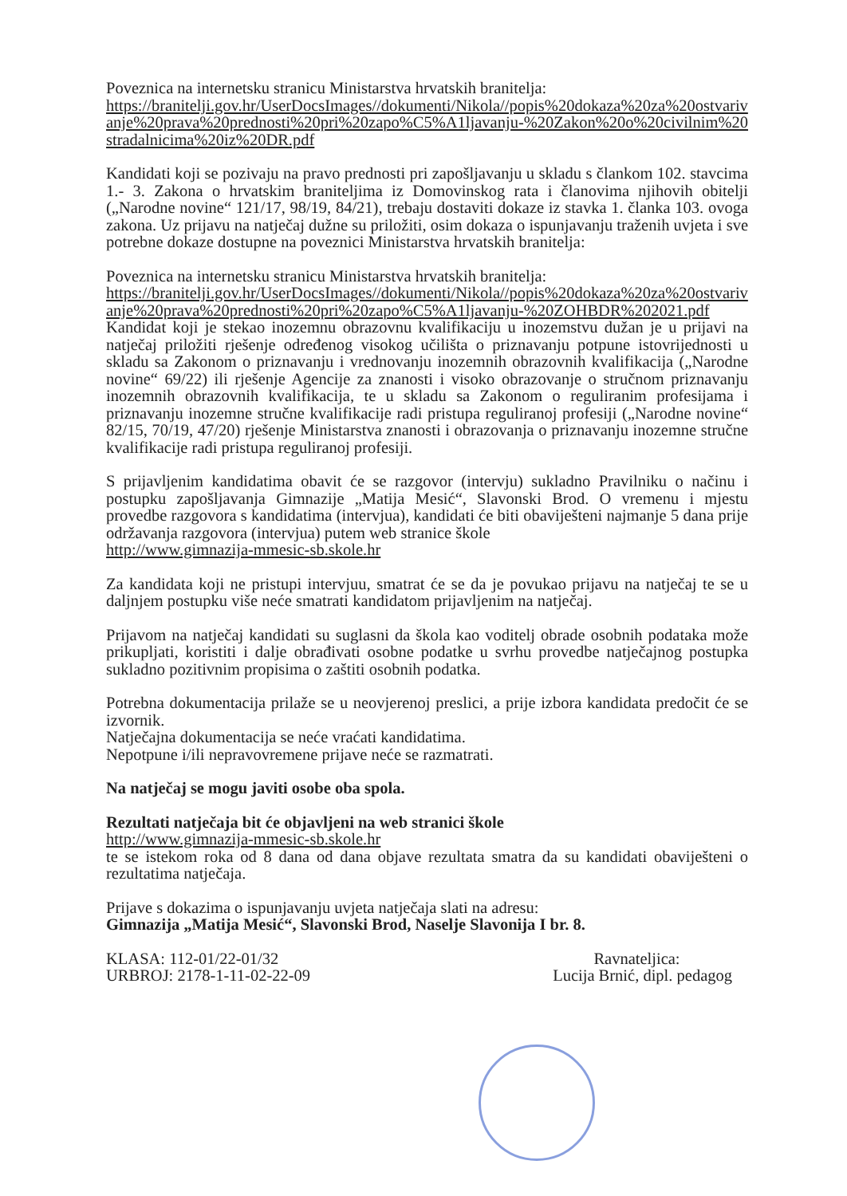Poveznica na internetsku stranicu Ministarstva hrvatskih branitelja:
https://branitelji.gov.hr/UserDocsImages//dokumenti/Nikola//popis%20dokaza%20za%20ostvarivanje%20prava%20prednosti%20pri%20zapo%C5%A1ljavanju-%20Zakon%20o%20civilnim%20stradalnicima%20iz%20DR.pdf
Kandidati koji se pozivaju na pravo prednosti pri zapošljavanju u skladu s člankom 102. stavcima 1.- 3. Zakona o hrvatskim braniteljima iz Domovinskog rata i članovima njihovih obitelji („Narodne novine“ 121/17, 98/19, 84/21), trebaju dostaviti dokaze iz stavka 1. članka 103. ovoga zakona. Uz prijavu na natječaj dužne su priložiti, osim dokaza o ispunjavanju traženih uvjeta i sve potrebne dokaze dostupne na poveznici Ministarstva hrvatskih branitelja:
Poveznica na internetsku stranicu Ministarstva hrvatskih branitelja:
https://branitelji.gov.hr/UserDocsImages//dokumenti/Nikola//popis%20dokaza%20za%20ostvarivanje%20prava%20prednosti%20pri%20zapo%C5%A1ljavanju-%20ZOHBDR%202021.pdf
Kandidat koji je stekao inozemnu obrazovnu kvalifikaciju u inozemstvu dužan je u prijavi na natječaj priložiti rješenje određenog visokog učilišta o priznavanju potpune istovrijednosti u skladu sa Zakonom o priznavanju i vrednovanju inozemnih obrazovnih kvalifikacija („Narodne novine“ 69/22) ili rješenje Agencije za znanosti i visoko obrazovanje o stručnom priznavanju inozemnih obrazovnih kvalifikacija, te u skladu sa Zakonom o reguliranim profesijama i priznavanju inozemne stručne kvalifikacije radi pristupa reguliranoj profesiji („Narodne novine“ 82/15, 70/19, 47/20) rješenje Ministarstva znanosti i obrazovanja o priznavanju inozemne stručne kvalifikacije radi pristupa reguliranoj profesiji.
S prijavljenim kandidatima obavit će se razgovor (intervju) sukladno Pravilniku o načinu i postupku zapošljavanja Gimnazije „Matija Mesić“, Slavonski Brod. O vremenu i mjestu provedbe razgovora s kandidatima (intervjua), kandidati će biti obaviješteni najmanje 5 dana prije održavanja razgovora (intervjua) putem web stranice škole
http://www.gimnazija-mmesic-sb.skole.hr
Za kandidata koji ne pristupi intervjuu, smatrat će se da je povukao prijavu na natječaj te se u daljnjem postupku više neće smatrati kandidatom prijavljenim na natječaj.
Prijavom na natječaj kandidati su suglasni da škola kao voditelj obrade osobnih podataka može prikupljati, koristiti i dalje obrađivati osobne podatke u svrhu provedbe natječajnog postupka sukladno pozitivnim propisima o zaštiti osobnih podatka.
Potrebna dokumentacija prilaže se u neovjerenoj preslici, a prije izbora kandidata predočit će se izvornik.
Natječajna dokumentacija se neće vraćati kandidatima.
Nepotpune i/ili nepravovremene prijave neće se razmatrati.
Na natječaj se mogu javiti osobe oba spola.
Rezultati natječaja bit će objavljeni na web stranici škole
http://www.gimnazija-mmesic-sb.skole.hr
te se istekom roka od 8 dana od dana objave rezultata smatra da su kandidati obaviješteni o rezultatima natječaja.
Prijave s dokazima o ispunjavanju uvjeta natječaja slati na adresu:
Gimnazija „Matija Mesić“, Slavonski Brod, Naselje Slavonija I br. 8.
KLASA: 112-01/22-01/32
URBROJ: 2178-1-11-02-22-09
Ravnateljica:
Lucija Brnić, dipl. pedagog